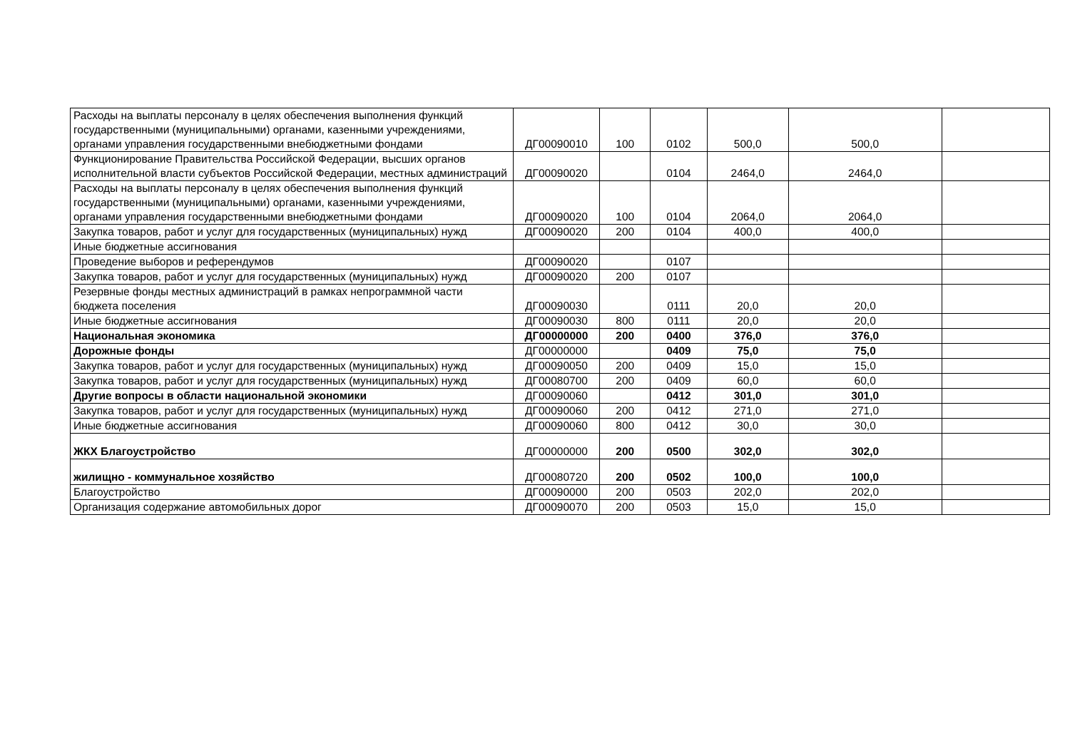| Расходы на выплаты персоналу в целях обеспечения выполнения функций государственными (муниципальными) органами, казенными учреждениями, органами управления государственными внебюджетными фондами | ДГ00090010 | 100 | 0102 | 500,0 | 500,0 | |
| Функционирование Правительства Российской Федерации, высших органов исполнительной власти субъектов Российской Федерации, местных администраций | ДГ00090020 | | 0104 | 2464,0 | 2464,0 | |
| Расходы на выплаты персоналу в целях обеспечения выполнения функций государственными (муниципальными) органами, казенными учреждениями, органами управления государственными внебюджетными фондами | ДГ00090020 | 100 | 0104 | 2064,0 | 2064,0 | |
| Закупка товаров, работ и услуг для государственных (муниципальных) нужд | ДГ00090020 | 200 | 0104 | 400,0 | 400,0 | |
| Иные бюджетные ассигнования | | | | | | |
| Проведение выборов и референдумов | ДГ00090020 | | 0107 | | | |
| Закупка товаров, работ и услуг для государственных (муниципальных) нужд | ДГ00090020 | 200 | 0107 | | | |
| Резервные фонды местных администраций в рамках непрограммной части бюджета поселения | ДГ00090030 | | 0111 | 20,0 | 20,0 | |
| Иные бюджетные ассигнования | ДГ00090030 | 800 | 0111 | 20,0 | 20,0 | |
| Национальная экономика | ДГ00000000 | 200 | 0400 | 376,0 | 376,0 | |
| Дорожные фонды | ДГ00000000 | | 0409 | 75,0 | 75,0 | |
| Закупка товаров, работ и услуг для государственных (муниципальных) нужд | ДГ00090050 | 200 | 0409 | 15,0 | 15,0 | |
| Закупка товаров, работ и услуг для государственных (муниципальных) нужд | ДГ00080700 | 200 | 0409 | 60,0 | 60,0 | |
| Другие вопросы в области национальной экономики | ДГ00090060 | | 0412 | 301,0 | 301,0 | |
| Закупка товаров, работ и услуг для государственных (муниципальных) нужд | ДГ00090060 | 200 | 0412 | 271,0 | 271,0 | |
| Иные бюджетные ассигнования | ДГ00090060 | 800 | 0412 | 30,0 | 30,0 | |
| ЖКХ Благоустройство | ДГ00000000 | 200 | 0500 | 302,0 | 302,0 | |
| жилищно - коммунальное хозяйство | ДГ00080720 | 200 | 0502 | 100,0 | 100,0 | |
| Благоустройство | ДГ00090000 | 200 | 0503 | 202,0 | 202,0 | |
| Организация содержание автомобильных дорог | ДГ00090070 | 200 | 0503 | 15,0 | 15,0 | |